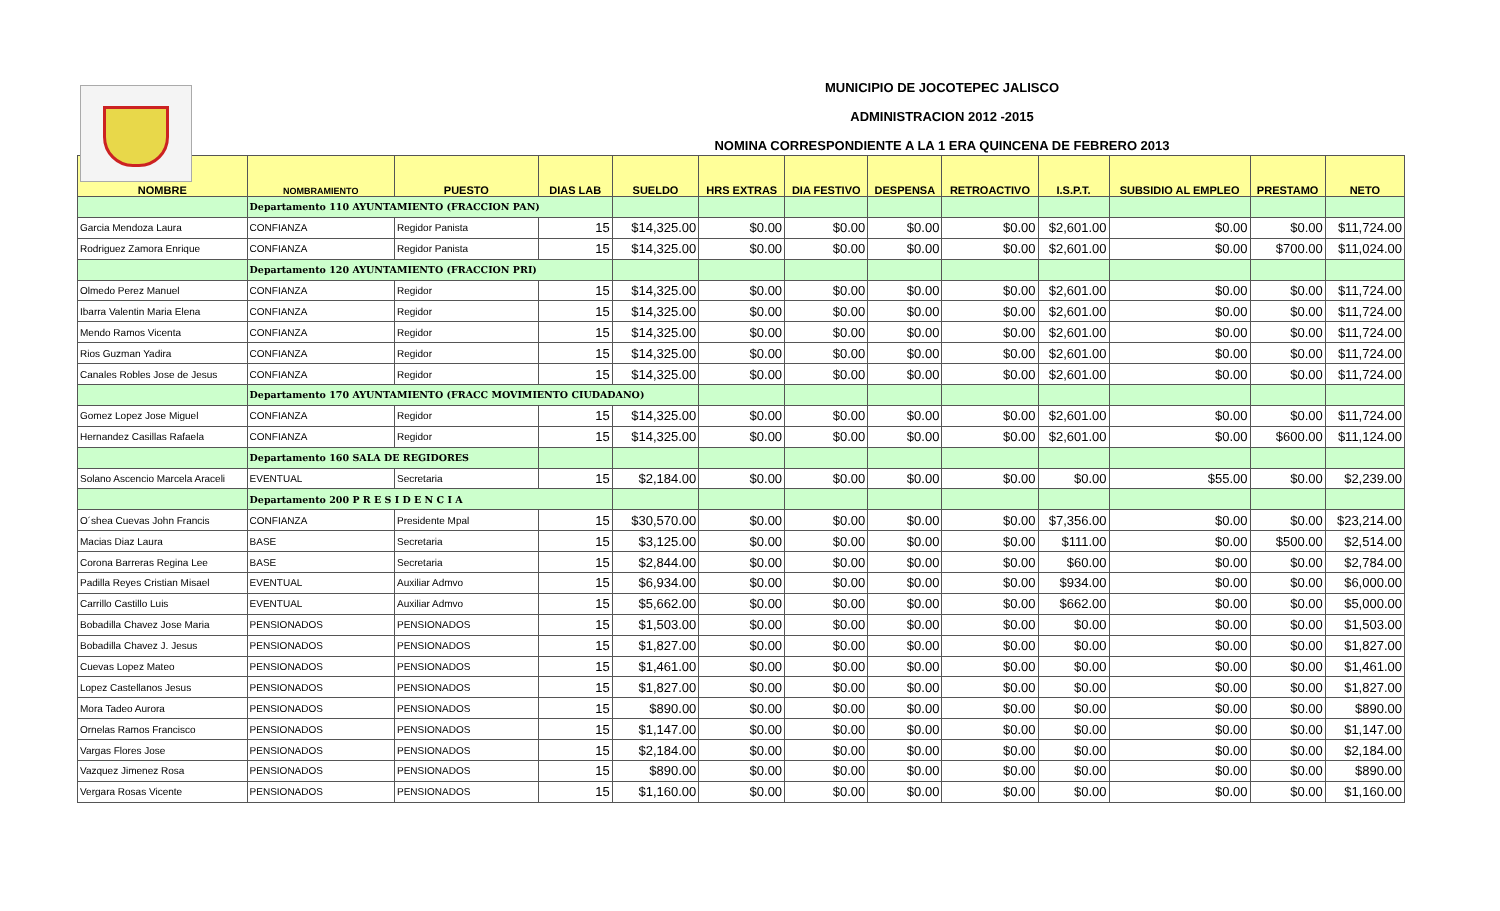MUNICIPIO DE JOCOTEPEC JALISCO
ADMINISTRACION 2012 -2015
NOMINA CORRESPONDIENTE A LA 1 ERA QUINCENA DE FEBRERO 2013
| NOMBRE | NOMBRAMIENTO | PUESTO | DIAS LAB | SUELDO | HRS EXTRAS | DIA FESTIVO | DESPENSA | RETROACTIVO | I.S.P.T. | SUBSIDIO AL EMPLEO | PRESTAMO | NETO |
| --- | --- | --- | --- | --- | --- | --- | --- | --- | --- | --- | --- | --- |
| | Departamento 110 AYUNTAMIENTO (FRACCION PAN) | | | | | | | | | | | |
| Garcia Mendoza Laura | CONFIANZA | Regidor Panista | 15 | $14,325.00 | $0.00 | $0.00 | $0.00 | $0.00 | $2,601.00 | $0.00 | $0.00 | $11,724.00 |
| Rodriguez Zamora Enrique | CONFIANZA | Regidor Panista | 15 | $14,325.00 | $0.00 | $0.00 | $0.00 | $0.00 | $2,601.00 | $0.00 | $700.00 | $11,024.00 |
| | Departamento 120 AYUNTAMIENTO (FRACCION PRI) | | | | | | | | | | | |
| Olmedo Perez Manuel | CONFIANZA | Regidor | 15 | $14,325.00 | $0.00 | $0.00 | $0.00 | $0.00 | $2,601.00 | $0.00 | $0.00 | $11,724.00 |
| Ibarra Valentin Maria Elena | CONFIANZA | Regidor | 15 | $14,325.00 | $0.00 | $0.00 | $0.00 | $0.00 | $2,601.00 | $0.00 | $0.00 | $11,724.00 |
| Mendo Ramos Vicenta | CONFIANZA | Regidor | 15 | $14,325.00 | $0.00 | $0.00 | $0.00 | $0.00 | $2,601.00 | $0.00 | $0.00 | $11,724.00 |
| Rios Guzman Yadira | CONFIANZA | Regidor | 15 | $14,325.00 | $0.00 | $0.00 | $0.00 | $0.00 | $2,601.00 | $0.00 | $0.00 | $11,724.00 |
| Canales Robles Jose de Jesus | CONFIANZA | Regidor | 15 | $14,325.00 | $0.00 | $0.00 | $0.00 | $0.00 | $2,601.00 | $0.00 | $0.00 | $11,724.00 |
| | Departamento 170 AYUNTAMIENTO (FRACC MOVIMIENTO CIUDADANO) | | | | | | | | | | | |
| Gomez Lopez Jose Miguel | CONFIANZA | Regidor | 15 | $14,325.00 | $0.00 | $0.00 | $0.00 | $0.00 | $2,601.00 | $0.00 | $0.00 | $11,724.00 |
| Hernandez Casillas Rafaela | CONFIANZA | Regidor | 15 | $14,325.00 | $0.00 | $0.00 | $0.00 | $0.00 | $2,601.00 | $0.00 | $600.00 | $11,124.00 |
| | Departamento 160 SALA DE REGIDORES | | | | | | | | | | | |
| Solano Ascencio Marcela Araceli | EVENTUAL | Secretaria | 15 | $2,184.00 | $0.00 | $0.00 | $0.00 | $0.00 | $0.00 | $55.00 | $0.00 | $2,239.00 |
| | Departamento 200 P R E S I D E N C I A | | | | | | | | | | | |
| O´shea Cuevas John Francis | CONFIANZA | Presidente Mpal | 15 | $30,570.00 | $0.00 | $0.00 | $0.00 | $0.00 | $7,356.00 | $0.00 | $0.00 | $23,214.00 |
| Macias Diaz Laura | BASE | Secretaria | 15 | $3,125.00 | $0.00 | $0.00 | $0.00 | $0.00 | $111.00 | $0.00 | $500.00 | $2,514.00 |
| Corona Barreras Regina Lee | BASE | Secretaria | 15 | $2,844.00 | $0.00 | $0.00 | $0.00 | $0.00 | $60.00 | $0.00 | $0.00 | $2,784.00 |
| Padilla Reyes Cristian Misael | EVENTUAL | Auxiliar Admvo | 15 | $6,934.00 | $0.00 | $0.00 | $0.00 | $0.00 | $934.00 | $0.00 | $0.00 | $6,000.00 |
| Carrillo Castillo Luis | EVENTUAL | Auxiliar Admvo | 15 | $5,662.00 | $0.00 | $0.00 | $0.00 | $0.00 | $662.00 | $0.00 | $0.00 | $5,000.00 |
| Bobadilla Chavez Jose Maria | PENSIONADOS | PENSIONADOS | 15 | $1,503.00 | $0.00 | $0.00 | $0.00 | $0.00 | $0.00 | $0.00 | $0.00 | $1,503.00 |
| Bobadilla Chavez J. Jesus | PENSIONADOS | PENSIONADOS | 15 | $1,827.00 | $0.00 | $0.00 | $0.00 | $0.00 | $0.00 | $0.00 | $0.00 | $1,827.00 |
| Cuevas Lopez Mateo | PENSIONADOS | PENSIONADOS | 15 | $1,461.00 | $0.00 | $0.00 | $0.00 | $0.00 | $0.00 | $0.00 | $0.00 | $1,461.00 |
| Lopez Castellanos Jesus | PENSIONADOS | PENSIONADOS | 15 | $1,827.00 | $0.00 | $0.00 | $0.00 | $0.00 | $0.00 | $0.00 | $0.00 | $1,827.00 |
| Mora Tadeo Aurora | PENSIONADOS | PENSIONADOS | 15 | $890.00 | $0.00 | $0.00 | $0.00 | $0.00 | $0.00 | $0.00 | $0.00 | $890.00 |
| Ornelas Ramos Francisco | PENSIONADOS | PENSIONADOS | 15 | $1,147.00 | $0.00 | $0.00 | $0.00 | $0.00 | $0.00 | $0.00 | $0.00 | $1,147.00 |
| Vargas Flores Jose | PENSIONADOS | PENSIONADOS | 15 | $2,184.00 | $0.00 | $0.00 | $0.00 | $0.00 | $0.00 | $0.00 | $0.00 | $2,184.00 |
| Vazquez Jimenez Rosa | PENSIONADOS | PENSIONADOS | 15 | $890.00 | $0.00 | $0.00 | $0.00 | $0.00 | $0.00 | $0.00 | $0.00 | $890.00 |
| Vergara Rosas Vicente | PENSIONADOS | PENSIONADOS | 15 | $1,160.00 | $0.00 | $0.00 | $0.00 | $0.00 | $0.00 | $0.00 | $0.00 | $1,160.00 |